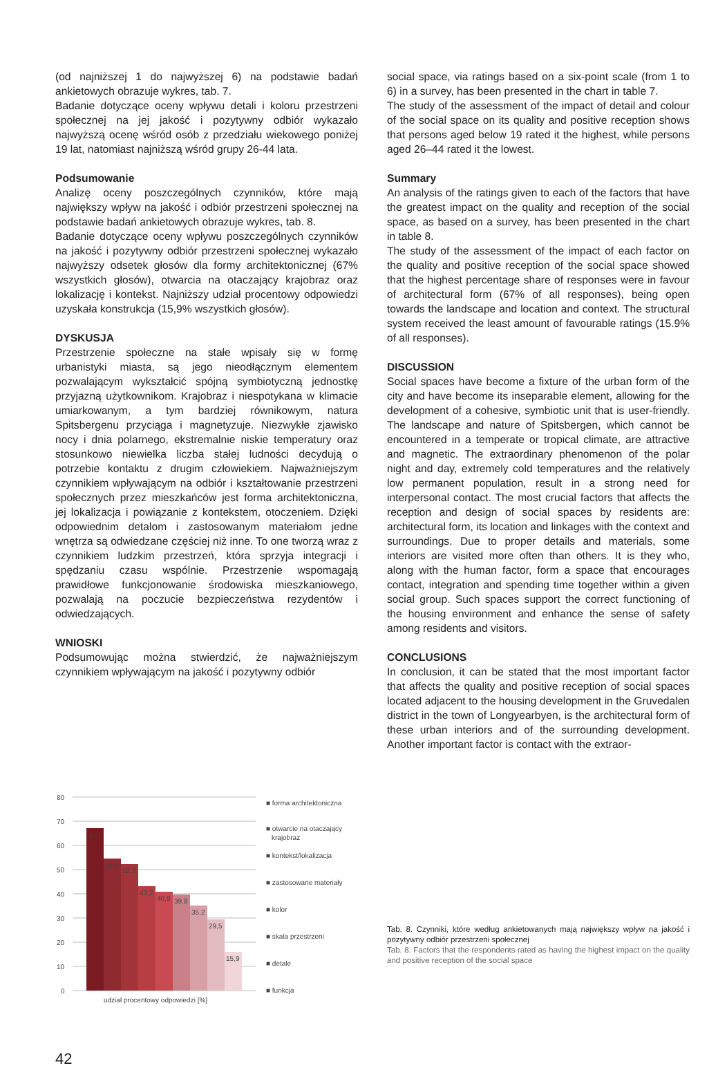(od najniższej 1 do najwyższej 6) na podstawie badań ankietowych obrazuje wykres, tab. 7.
Badanie dotyczące oceny wpływu detali i koloru przestrzeni społecznej na jej jakość i pozytywny odbiór wykazało najwyższą ocenę wśród osób z przedziału wiekowego poniżej 19 lat, natomiast najniższą wśród grupy 26-44 lata.
Podsumowanie
Analizę oceny poszczególnych czynników, które mają największy wpływ na jakość i odbiór przestrzeni społecznej na podstawie badań ankietowych obrazuje wykres, tab. 8.
Badanie dotyczące oceny wpływu poszczególnych czynników na jakość i pozytywny odbiór przestrzeni społecznej wykazało najwyższy odsetek głosów dla formy architektonicznej (67% wszystkich głosów), otwarcia na otaczający krajobraz oraz lokalizację i kontekst. Najniższy udział procentowy odpowiedzi uzyskała konstrukcja (15,9% wszystkich głosów).
DYSKUSJA
Przestrzenie społeczne na stałe wpisały się w formę urbanistyki miasta, są jego nieodłącznym elementem pozwalającym wykształcić spójną symbiotyczną jednostkę przyjazną użytkownikom. Krajobraz i niespotykana w klimacie umiarkowanym, a tym bardziej równikowym, natura Spitsbergenu przyciąga i magnetyzuje. Niezwykłe zjawisko nocy i dnia polarnego, ekstremalnie niskie temperatury oraz stosunkowo niewielka liczba stałej ludności decydują o potrzebie kontaktu z drugim człowiekiem. Najważniejszym czynnikiem wpływającym na odbiór i kształtowanie przestrzeni społecznych przez mieszkańców jest forma architektoniczna, jej lokalizacja i powiązanie z kontekstem, otoczeniem. Dzięki odpowiednim detalom i zastosowanym materiałom jedne wnętrza są odwiedzane częściej niż inne. To one tworzą wraz z czynnikiem ludzkim przestrzeń, która sprzyja integracji i spędzaniu czasu wspólnie. Przestrzenie wspomagają prawidłowe funkcjonowanie środowiska mieszkaniowego, pozwalają na poczucie bezpieczeństwa rezydentów i odwiedzających.
WNIOSKI
Podsumowując można stwierdzić, że najważniejszym czynnikiem wpływającym na jakość i pozytywny odbiór
social space, via ratings based on a six-point scale (from 1 to 6) in a survey, has been presented in the chart in table 7.
The study of the assessment of the impact of detail and colour of the social space on its quality and positive reception shows that persons aged below 19 rated it the highest, while persons aged 26–44 rated it the lowest.
Summary
An analysis of the ratings given to each of the factors that have the greatest impact on the quality and reception of the social space, as based on a survey, has been presented in the chart in table 8.
The study of the assessment of the impact of each factor on the quality and positive reception of the social space showed that the highest percentage share of responses were in favour of architectural form (67% of all responses), being open towards the landscape and location and context. The structural system received the least amount of favourable ratings (15.9% of all responses).
DISCUSSION
Social spaces have become a fixture of the urban form of the city and have become its inseparable element, allowing for the development of a cohesive, symbiotic unit that is user-friendly. The landscape and nature of Spitsbergen, which cannot be encountered in a temperate or tropical climate, are attractive and magnetic. The extraordinary phenomenon of the polar night and day, extremely cold temperatures and the relatively low permanent population, result in a strong need for interpersonal contact. The most crucial factors that affects the reception and design of social spaces by residents are: architectural form, its location and linkages with the context and surroundings. Due to proper details and materials, some interiors are visited more often than others. It is they who, along with the human factor, form a space that encourages contact, integration and spending time together within a given social group. Such spaces support the correct functioning of the housing environment and enhance the sense of safety among residents and visitors.
CONCLUSIONS
In conclusion, it can be stated that the most important factor that affects the quality and positive reception of social spaces located adjacent to the housing development in the Gruvedalen district in the town of Longyearbyen, is the architectural form of these urban interiors and of the surrounding development. Another important factor is contact with the extraor-
80
70
60
50
40
30
20
10
0
67
54,5
52,3
43,2
40,9
39,8
35,2
29,5
15,9
udział procentowy odpowiedzi [%]
■ forma architektoniczna
■ otwarcie na otaczający
krajobraz
■ kontekst/lokalizacja
■ zastosowane materiały
■ kolor
■ skala przestrzeni
■ detale
■ funkcja
Tab. 8. Czynniki, które według ankietowanych mają największy wpływ na jakość i pozytywny odbiór przestrzeni społecznej
Tab. 8. Factors that the respondents rated as having the highest impact on the quality and positive reception of the social space
42